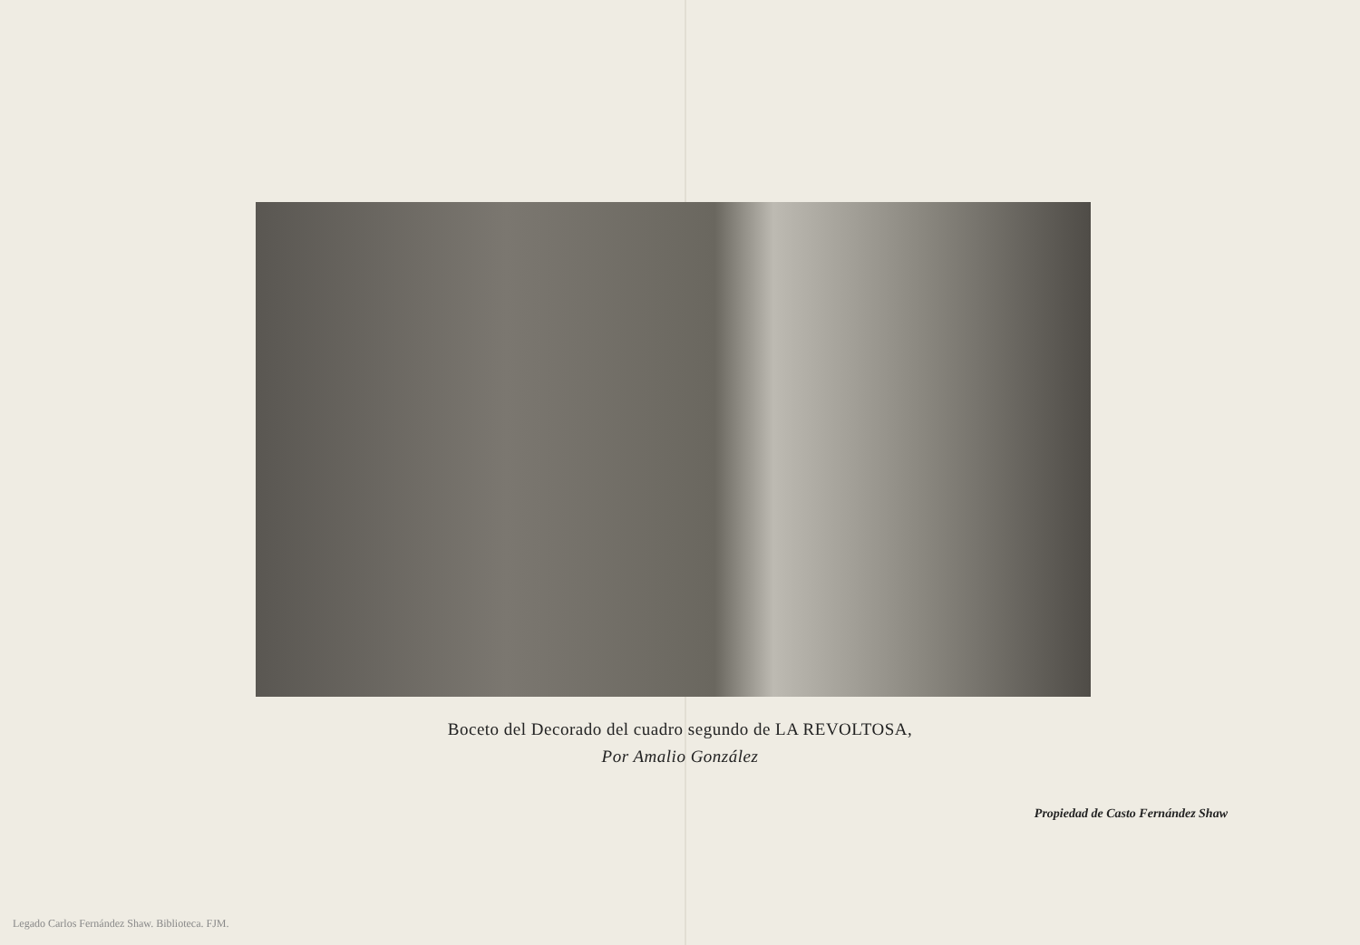Boceto del Decorado del cuadro segundo de LA REVOLTOSA,
Por Amalio González
Propiedad de Casto Fernández Shaw
Legado Carlos Fernández Shaw. Biblioteca. FJM.